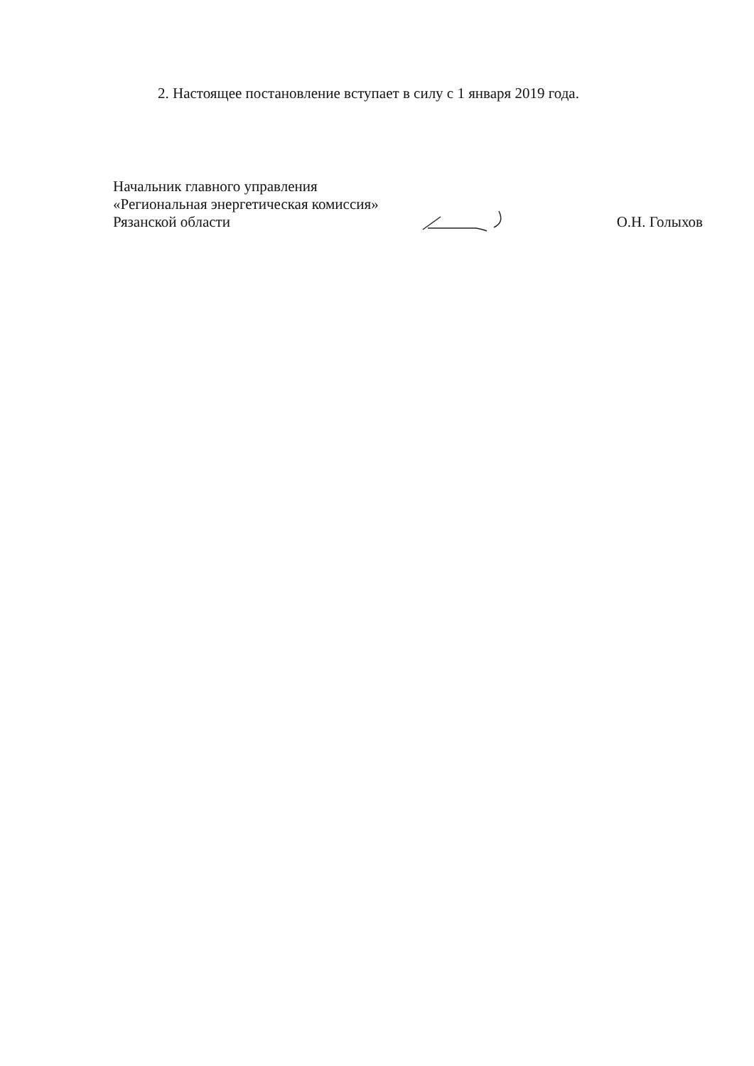2. Настоящее постановление вступает в силу с 1 января 2019 года.
Начальник главного управления
«Региональная энергетическая комиссия»
Рязанской области О.Н. Голыхов